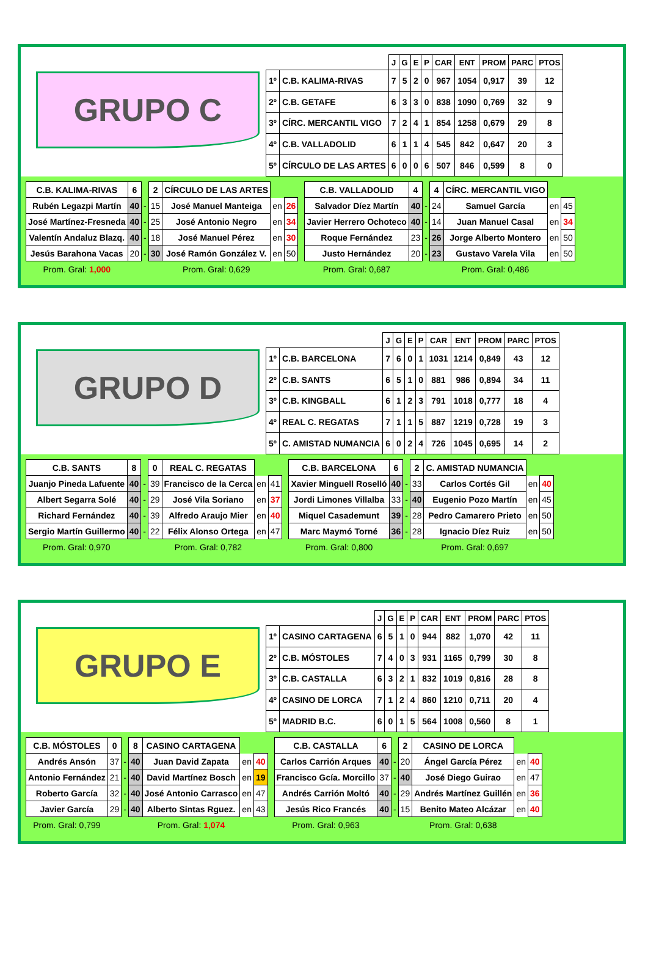GRUPO C
| | | J | G | E | P | CAR | ENT | PROM | PARC | PTOS |
| --- | --- | --- | --- | --- | --- | --- | --- | --- | --- | --- |
| 1º | C.B. KALIMA-RIVAS | 7 | 5 | 2 | 0 | 967 | 1054 | 0,917 | 39 | 12 |
| 2º | C.B. GETAFE | 6 | 3 | 3 | 0 | 838 | 1090 | 0,769 | 32 | 9 |
| 3º | CÍRC. MERCANTIL VIGO | 7 | 2 | 4 | 1 | 854 | 1258 | 0,679 | 29 | 8 |
| 4º | C.B. VALLADOLID | 6 | 1 | 1 | 4 | 545 | 842 | 0,647 | 20 | 3 |
| 5º | CÍRCULO DE LAS ARTES | 6 | 0 | 0 | 6 | 507 | 846 | 0,599 | 8 | 0 |
| C.B. KALIMA-RIVAS | 6 | | 2 | CÍRCULO DE LAS ARTES | | |
| Rubén Legazpi Martín | 40 | - | 15 | José Manuel Manteiga | en | 26 |
| José Martínez-Fresneda | 40 | - | 25 | José Antonio Negro | en | 34 |
| Valentín Andaluz Blazq. | 40 | - | 18 | José Manuel Pérez | en | 30 |
| Jesús Barahona Vacas | 20 | - | 30 | José Ramón González V. | en | 50 |
| Prom. Gral: 1,000 | | | | Prom. Gral: 0,629 | | |
| C.B. VALLADOLID | 4 | | 4 | CÍRC. MERCANTIL VIGO | | |
| Salvador Díez Martín | 40 | - | 24 | Samuel García | en | 45 |
| Javier Herrero Ochoteco | 40 | - | 14 | Juan Manuel Casal | en | 34 |
| Roque Fernández | 23 | - | 26 | Jorge Alberto Montero | en | 50 |
| Justo Hernández | 20 | - | 23 | Gustavo Varela Vila | en | 50 |
| Prom. Gral: 0,687 | | | | Prom. Gral: 0,486 | | |
GRUPO D
| | | J | G | E | P | CAR | ENT | PROM | PARC | PTOS |
| --- | --- | --- | --- | --- | --- | --- | --- | --- | --- | --- |
| 1º | C.B. BARCELONA | 7 | 6 | 0 | 1 | 1031 | 1214 | 0,849 | 43 | 12 |
| 2º | C.B. SANTS | 6 | 5 | 1 | 0 | 881 | 986 | 0,894 | 34 | 11 |
| 3º | C.B. KINGBALL | 6 | 1 | 2 | 3 | 791 | 1018 | 0,777 | 18 | 4 |
| 4º | REAL C. REGATAS | 7 | 1 | 1 | 5 | 887 | 1219 | 0,728 | 19 | 3 |
| 5º | C. AMISTAD NUMANCIA | 6 | 0 | 2 | 4 | 726 | 1045 | 0,695 | 14 | 2 |
| C.B. SANTS | 8 | | 0 | REAL C. REGATAS | | |
| Juanjo Pineda Lafuente | 40 | - | 39 | Francisco de la Cerca | en | 41 |
| Albert Segarra Solé | 40 | - | 29 | José Vila Soriano | en | 37 |
| Richard Fernández | 40 | - | 39 | Alfredo Araujo Mier | en | 40 |
| Sergio Martín Guillermo | 40 | - | 22 | Félix Alonso Ortega | en | 47 |
| Prom. Gral: 0,970 | | | | Prom. Gral: 0,782 | | |
| C.B. BARCELONA | 6 | | 2 | C. AMISTAD NUMANCIA | | |
| Xavier Minguell Roselló | 40 | - | 33 | Carlos Cortés Gil | en | 40 |
| Jordi Limones Villalba | 33 | - | 40 | Eugenio Pozo Martín | en | 45 |
| Miquel Casademunt | 39 | - | 28 | Pedro Camarero Prieto | en | 50 |
| Marc Maymó Torné | 36 | - | 28 | Ignacio Díez Ruiz | en | 50 |
| Prom. Gral: 0,800 | | | | Prom. Gral: 0,697 | | |
GRUPO E
| | | J | G | E | P | CAR | ENT | PROM | PARC | PTOS |
| --- | --- | --- | --- | --- | --- | --- | --- | --- | --- | --- |
| 1º | CASINO CARTAGENA | 6 | 5 | 1 | 0 | 944 | 882 | 1,070 | 42 | 11 |
| 2º | C.B. MÓSTOLES | 7 | 4 | 0 | 3 | 931 | 1165 | 0,799 | 30 | 8 |
| 3º | C.B. CASTALLA | 6 | 3 | 2 | 1 | 832 | 1019 | 0,816 | 28 | 8 |
| 4º | CASINO DE LORCA | 7 | 1 | 2 | 4 | 860 | 1210 | 0,711 | 20 | 4 |
| 5º | MADRID B.C. | 6 | 0 | 1 | 5 | 564 | 1008 | 0,560 | 8 | 1 |
| C.B. MÓSTOLES | 0 | | 8 | CASINO CARTAGENA | | |
| Andrés Ansón | 37 | - | 40 | Juan David Zapata | en | 40 |
| Antonio Fernández | 21 | - | 40 | David Martínez Bosch | en | 19 |
| Roberto García | 32 | - | 40 | José Antonio Carrasco | en | 47 |
| Javier García | 29 | - | 40 | Alberto Sintas Rguez. | en | 43 |
| Prom. Gral: 0,799 | | | | Prom. Gral: 1,074 | | |
| C.B. CASTALLA | 6 | | 2 | CASINO DE LORCA | | |
| Carlos Carrión Arques | 40 | - | 20 | Ángel García Pérez | en | 40 |
| Francisco Gcía. Morcillo | 37 | - | 40 | José Diego Guirao | en | 47 |
| Andrés Carrión Moltó | 40 | - | 29 | Andrés Martínez Guillén | en | 36 |
| Jesús Rico Francés | 40 | - | 15 | Benito Mateo Alcázar | en | 40 |
| Prom. Gral: 0,963 | | | | Prom. Gral: 0,638 | | |